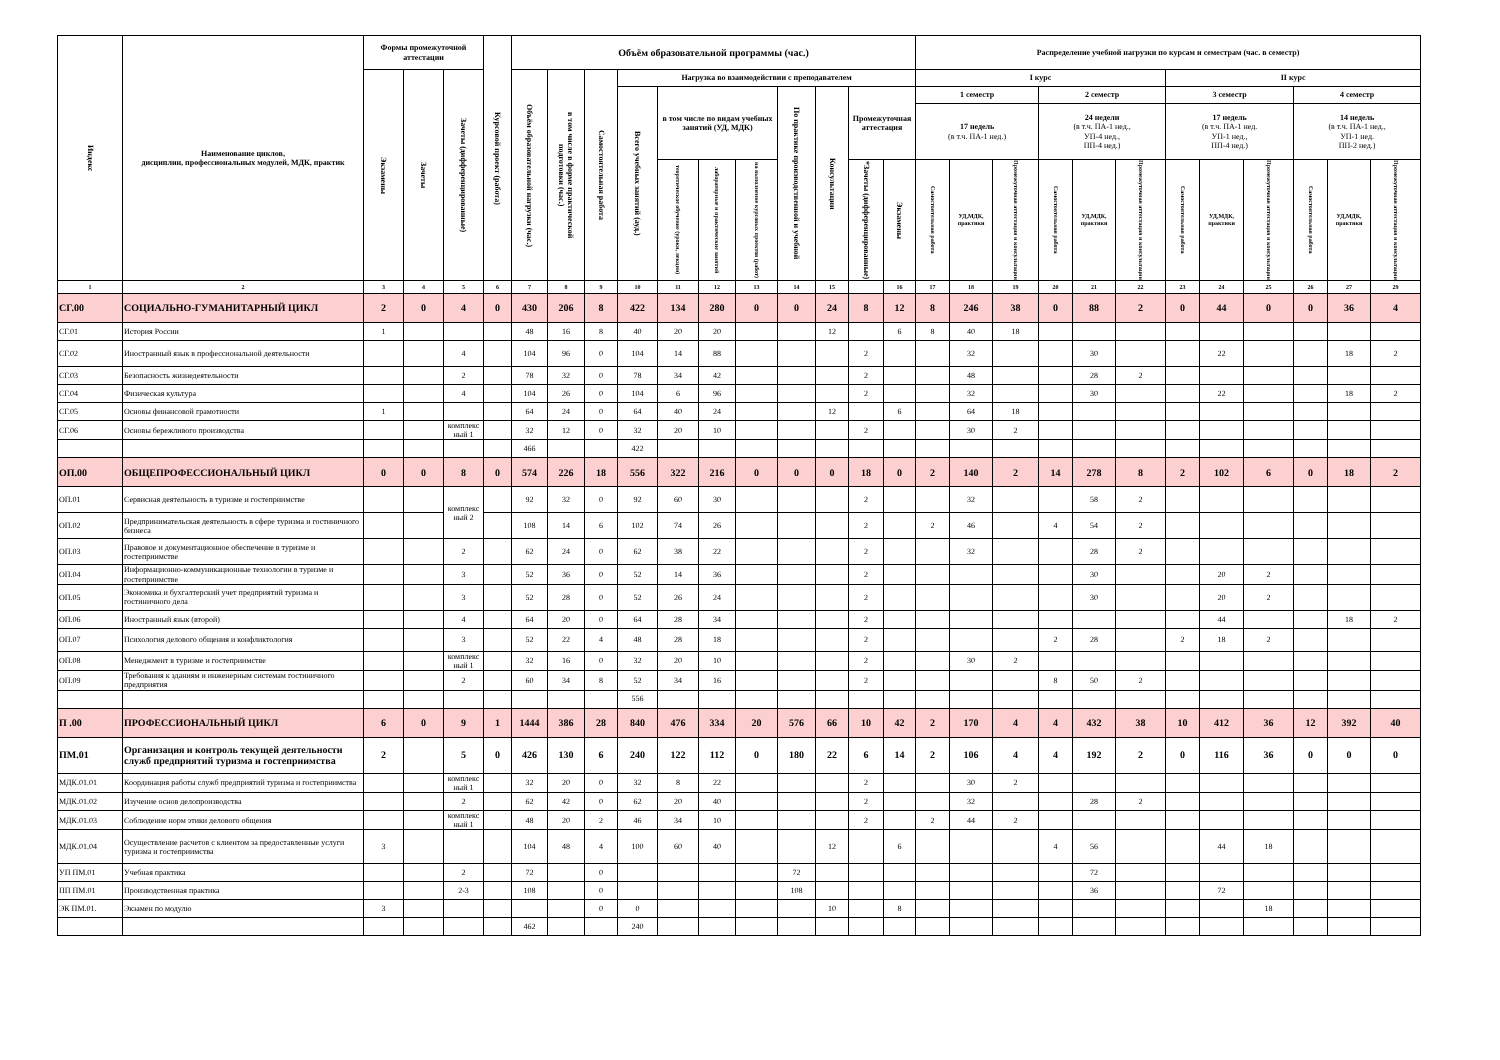| Индекс | Наименование циклов, дисциплин, профессиональных модулей, МДК, практик | Формы промежуточной аттестации | | | Курсовой проект (работа) | Объём образовательной программы (час.) | | | | | | | | | | | Распределение учебной нагрузки по курсам и семестрам (час. в семестр) | | | | | | | | | | | |
| --- | --- | --- | --- | --- | --- | --- | --- | --- | --- | --- | --- | --- | --- | --- | --- | --- | --- | --- | --- | --- | --- | --- | --- | --- | --- | --- | --- | --- |
| | | Экзамены | Зачеты | Зачеты (дифференцированные) | | Объём образовательной нагрузки (час.) | в том числе в форме практической подготовки (час.) | Самостоятельная работа | Нагрузка во взаимодействии с преподавателем | | | | | | | | I курс | | | | | | II курс | | | | | |
| | | | | | | | | | Всего учебных занятий (ауд.) | в том числе по видам учебных занятий (УД, МДК) | | | По практике производственной и учебной | Консультации | Промежуточная аттестация | | 1 семестр | | | 2 семестр | | | 3 семестр | | | 4 семестр | | |
| | | | | | | | | | | | | | | | | | 17 недель (в т.ч. ПА-1 нед.) | | | 24 недели (в т.ч. ПА-1 нед., УП-4 нед., ПП-4 нед.) | | | 17 недель (в т.ч. ПА-1 нед. УП-1 нед., ПП-4 нед.) | | | 14 недель (в т.ч. ПА-1 нед., УП-1 нед. ПП-2 нед.) | | |
| | | | | | | | | | | теоретическое обучение (уроки, лекции) | лабораторные и практические занятий | на выполнение курсовых проектов (работ) | | | *Зачеты (дифференцированные) | Экзамены | Самостоятельная работа | УД,МДК, практики | Промежуточная аттестация и консультации | Самостоятельная работа | УД,МДК, практики | Промежуточная аттестация и консультации | Самостоятельная работа | УД,МДК, практики | Промежуточная аттестация и консультации | Самостоятельная работа | УД,МДК, практики | Промежуточная аттестация и консультации |
| 1 | 2 | 3 | 4 | 5 | 6 | 7 | 8 | 9 | 10 | 11 | 12 | 13 | 14 | 15 | | 16 | 17 | 18 | 19 | 20 | 21 | 22 | 23 | 24 | 25 | 26 | 27 | 29 |
| СГ.00 | СОЦИАЛЬНО-ГУМАНИТАРНЫЙ ЦИКЛ | 2 | 0 | 4 | 0 | 430 | 206 | 8 | 422 | 134 | 280 | 0 | 0 | 24 | 8 | 12 | 8 | 246 | 38 | 0 | 88 | 2 | 0 | 44 | 0 | 0 | 36 | 4 |
| СГ.01 | История России | 1 | | | | 48 | 16 | 8 | 40 | 20 | 20 | | | 12 | | 6 | 8 | 40 | 18 | | | | | | | | | |
| СГ.02 | Иностранный язык в профессиональной деятельности | | | 4 | | 104 | 96 | 0 | 104 | 14 | 88 | | | | 2 | | | 32 | | | 30 | | | 22 | | | 18 | 2 |
| СГ.03 | Безопасность жизнедеятельности | | | 2 | | 78 | 32 | 0 | 78 | 34 | 42 | | | | 2 | | | 48 | | | 28 | 2 | | | | | | |
| СГ.04 | Физическая культура | | | 4 | | 104 | 26 | 0 | 104 | 6 | 96 | | | | 2 | | | 32 | | | 30 | | | 22 | | | 18 | 2 |
| СГ.05 | Основы финансовой грамотности | 1 | | | | 64 | 24 | 0 | 64 | 40 | 24 | | | 12 | | 6 | | 64 | 18 | | | | | | | | | |
| СГ.06 | Основы бережливого производства | | | комплекс ный 1 | | 32 | 12 | 0 | 32 | 20 | 10 | | | | 2 | | | 30 | 2 | | | | | | | | | |
| | | | | | | 466 | | | 422 | | | | | | | | | | | | | | | | | | | |
| ОП.00 | ОБЩЕПРОФЕССИОНАЛЬНЫЙ ЦИКЛ | 0 | 0 | 8 | 0 | 574 | 226 | 18 | 556 | 322 | 216 | 0 | 0 | 0 | 18 | 0 | 2 | 140 | 2 | 14 | 278 | 8 | 2 | 102 | 6 | 0 | 18 | 2 |
| ОП.01 | Сервисная деятельность в туризме и гостеприимстве | | | комплекс ный 2 | | 92 | 32 | 0 | 92 | 60 | 30 | | | | 2 | | | 32 | | | 58 | 2 | | | | | | |
| ОП.02 | Предпринимательская деятельность в сфере туризма и гостиничного бизнеса | | | | | 108 | 14 | 6 | 102 | 74 | 26 | | | | 2 | | 2 | 46 | | 4 | 54 | 2 | | | | | | |
| ОП.03 | Правовое и документационное обеспечение в туризме и гостеприимстве | | | 2 | | 62 | 24 | 0 | 62 | 38 | 22 | | | | 2 | | | 32 | | | 28 | 2 | | | | | | |
| ОП.04 | Информационно-коммуникационные технологии в туризме и гостеприимстве | | | 3 | | 52 | 36 | 0 | 52 | 14 | 36 | | | | 2 | | | | | | 30 | | | 20 | 2 | | | |
| ОП.05 | Экономика и бухгалтерский учет предприятий туризма и гостиничного дела | | | 3 | | 52 | 28 | 0 | 52 | 26 | 24 | | | | 2 | | | | | | 30 | | | 20 | 2 | | | |
| ОП.06 | Иностранный язык (второй) | | | 4 | | 64 | 20 | 0 | 64 | 28 | 34 | | | | 2 | | | | | | | | | 44 | | | 18 | 2 |
| ОП.07 | Психология делового общения и конфликтология | | | 3 | | 52 | 22 | 4 | 48 | 28 | 18 | | | | 2 | | | | | 2 | 28 | | 2 | 18 | 2 | | | |
| ОП.08 | Менеджмент в туризме и гостеприимстве | | | комплекс ный 1 | | 32 | 16 | 0 | 32 | 20 | 10 | | | | 2 | | | 30 | 2 | | | | | | | | | |
| ОП.09 | Требования к зданиям и инженерным системам гостиничного предприятия | | | 2 | | 60 | 34 | 8 | 52 | 34 | 16 | | | | 2 | | | | | 8 | 50 | 2 | | | | | | |
| | | | | | | | | | 556 | | | | | | | | | | | | | | | | | | | |
| П .00 | ПРОФЕССИОНАЛЬНЫЙ ЦИКЛ | 6 | 0 | 9 | 1 | 1444 | 386 | 28 | 840 | 476 | 334 | 20 | 576 | 66 | 10 | 42 | 2 | 170 | 4 | 4 | 432 | 38 | 10 | 412 | 36 | 12 | 392 | 40 |
| ПМ.01 | Организация и контроль текущей деятельности служб предприятий туризма и гостеприимства | 2 | | 5 | 0 | 426 | 130 | 6 | 240 | 122 | 112 | 0 | 180 | 22 | 6 | 14 | 2 | 106 | 4 | 4 | 192 | 2 | 0 | 116 | 36 | 0 | 0 | 0 |
| МДК.01.01 | Координация работы служб предприятий туризма и гостеприимства | | | комплекс ный 1 | | 32 | 20 | 0 | 32 | 8 | 22 | | | | 2 | | | 30 | 2 | | | | | | | | | |
| МДК.01.02 | Изучение основ делопроизводства | | | 2 | | 62 | 42 | 0 | 62 | 20 | 40 | | | | 2 | | | 32 | | | 28 | 2 | | | | | | |
| МДК.01.03 | Соблюдение норм этики делового общения | | | комплекс ный 1 | | 48 | 20 | 2 | 46 | 34 | 10 | | | | 2 | | 2 | 44 | 2 | | | | | | | | | |
| МДК.01.04 | Осуществление расчетов с клиентом за предоставленные услуги туризма и гостеприимства | 3 | | | | 104 | 48 | 4 | 100 | 60 | 40 | | | 12 | | 6 | | | | 4 | 56 | | | 44 | 18 | | | |
| УП ПМ.01 | Учебная практика | | | 2 | | 72 | | 0 | | | | | 72 | | | | | | | | 72 | | | | | | | |
| ПП ПМ.01 | Производственная практика | | | 2-3 | | 108 | | 0 | | | | | 108 | | | | | | | | 36 | | | 72 | | | | |
| ЭК ПМ.01. | Экзамен по модулю | 3 | | | | | | 0 | 0 | | | | | 10 | | 8 | | | | | | | | | 18 | | | |
| | | | | | | 462 | | | 240 | | | | | | | | | | | | | | | | | | | |